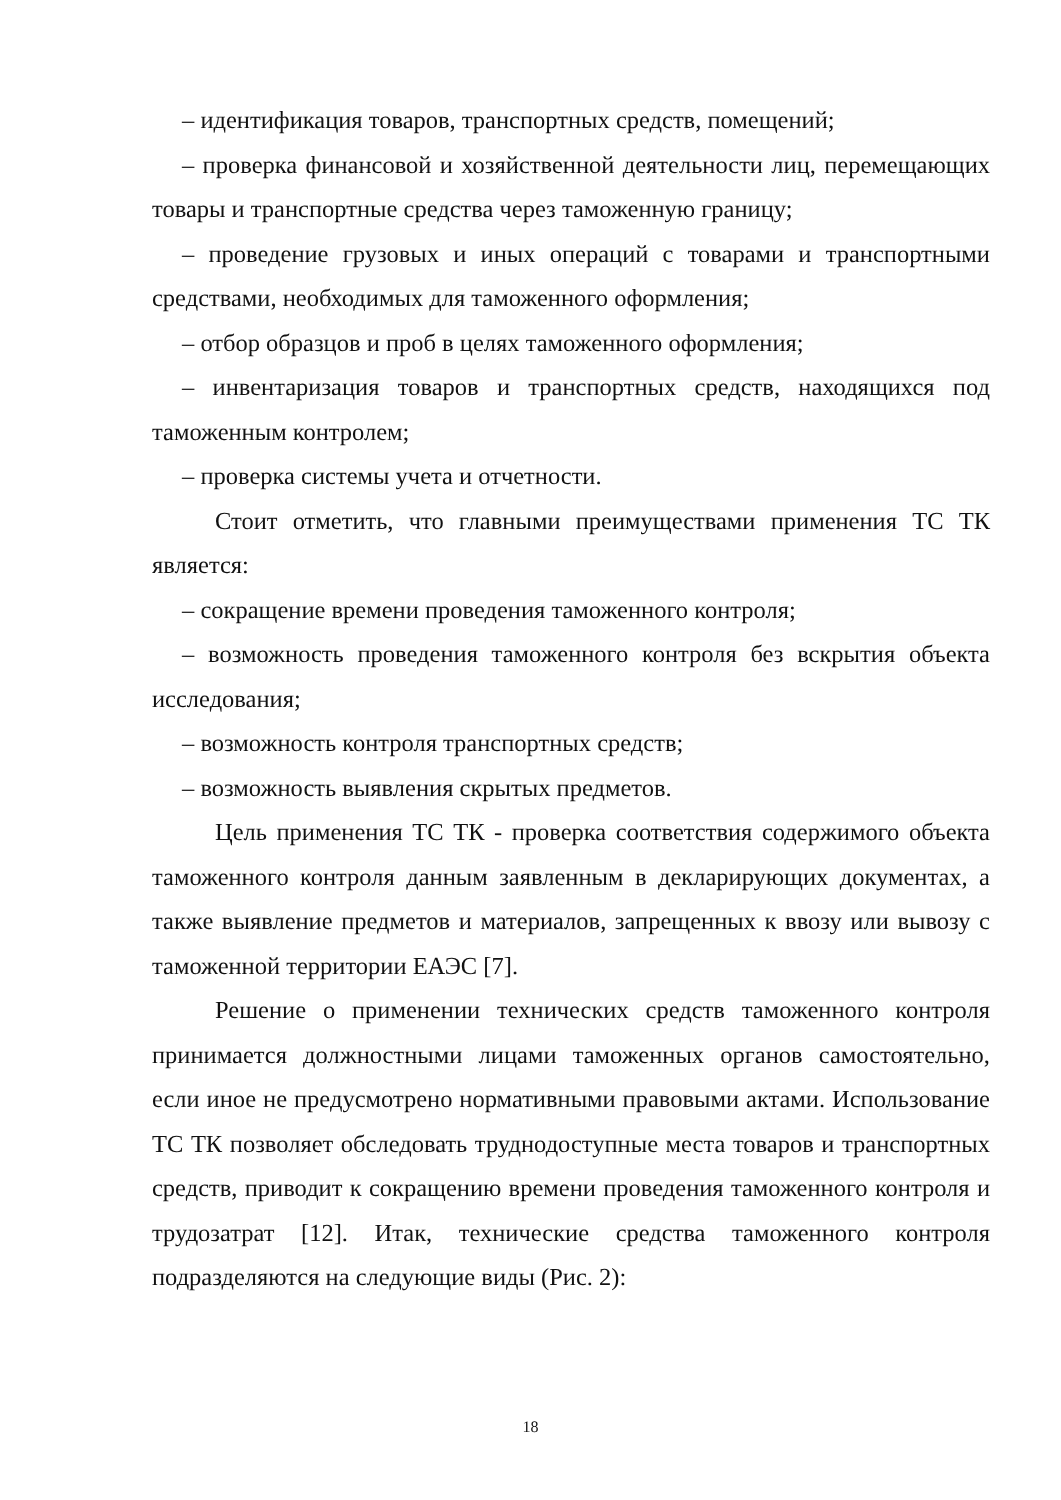– идентификация товаров, транспортных средств, помещений;
– проверка финансовой и хозяйственной деятельности лиц, перемещающих товары и транспортные средства через таможенную границу;
– проведение грузовых и иных операций с товарами и транспортными средствами, необходимых для таможенного оформления;
– отбор образцов и проб в целях таможенного оформления;
– инвентаризация товаров и транспортных средств, находящихся под таможенным контролем;
– проверка системы учета и отчетности.
Стоит отметить, что главными преимуществами применения ТС ТК является:
– сокращение времени проведения таможенного контроля;
– возможность проведения таможенного контроля без вскрытия объекта исследования;
– возможность контроля транспортных средств;
– возможность выявления скрытых предметов.
Цель применения ТС ТК - проверка соответствия содержимого объекта таможенного контроля данным заявленным в декларирующих документах, а также выявление предметов и материалов, запрещенных к ввозу или вывозу с таможенной территории ЕАЭС [7].
Решение о применении технических средств таможенного контроля принимается должностными лицами таможенных органов самостоятельно, если иное не предусмотрено нормативными правовыми актами. Использование ТС ТК позволяет обследовать труднодоступные места товаров и транспортных средств, приводит к сокращению времени проведения таможенного контроля и трудозатрат [12]. Итак, технические средства таможенного контроля подразделяются на следующие виды (Рис. 2):
18